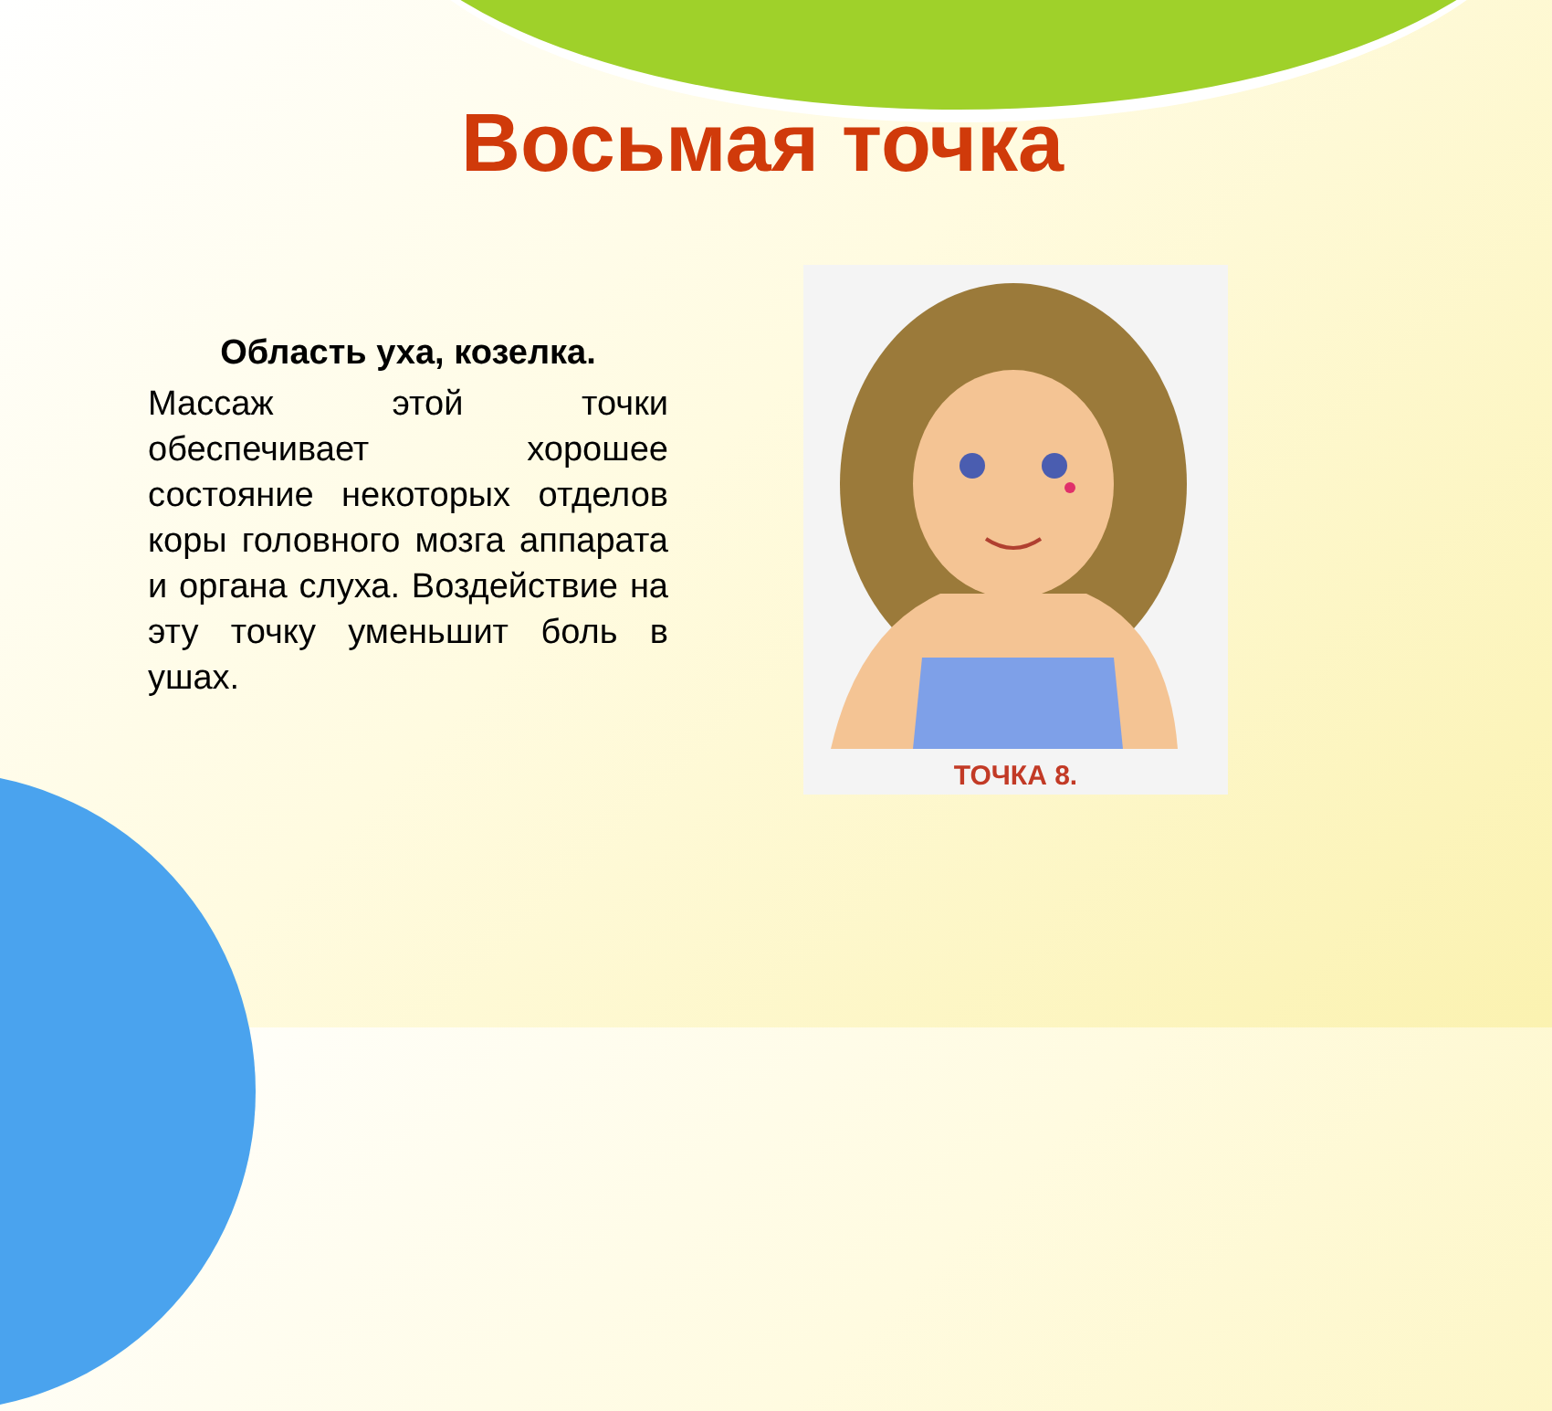Восьмая точка
Область уха, козелка.
Массаж этой точки обеспечивает хорошее состояние некоторых отделов коры головного мозга аппарата и органа слуха. Воздействие на эту точку уменьшит боль в ушах.
ТОЧКА 8.